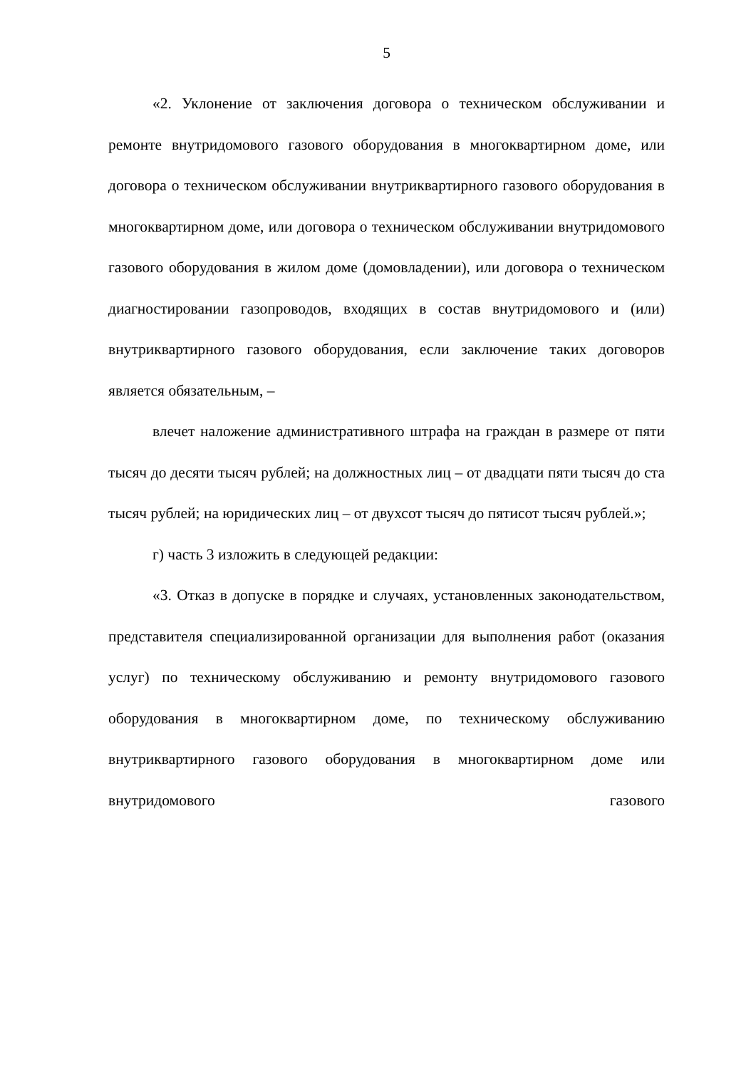5
«2. Уклонение от заключения договора о техническом обслуживании и ремонте внутридомового газового оборудования в многоквартирном доме, или договора о техническом обслуживании внутриквартирного газового оборудования в многоквартирном доме, или договора о техническом обслуживании внутридомового газового оборудования в жилом доме (домовладении), или договора о техническом диагностировании газопроводов, входящих в состав внутридомового и (или) внутриквартирного газового оборудования, если заключение таких договоров является обязательным, –
влечет наложение административного штрафа на граждан в размере от пяти тысяч до десяти тысяч рублей; на должностных лиц – от двадцати пяти тысяч до ста тысяч рублей; на юридических лиц – от двухсот тысяч до пятисот тысяч рублей.»;
г) часть 3 изложить в следующей редакции:
«3. Отказ в допуске в порядке и случаях, установленных законодательством, представителя специализированной организации для выполнения работ (оказания услуг) по техническому обслуживанию и ремонту внутридомового газового оборудования в многоквартирном доме, по техническому обслуживанию внутриквартирного газового оборудования в многоквартирном доме или внутридомового газового